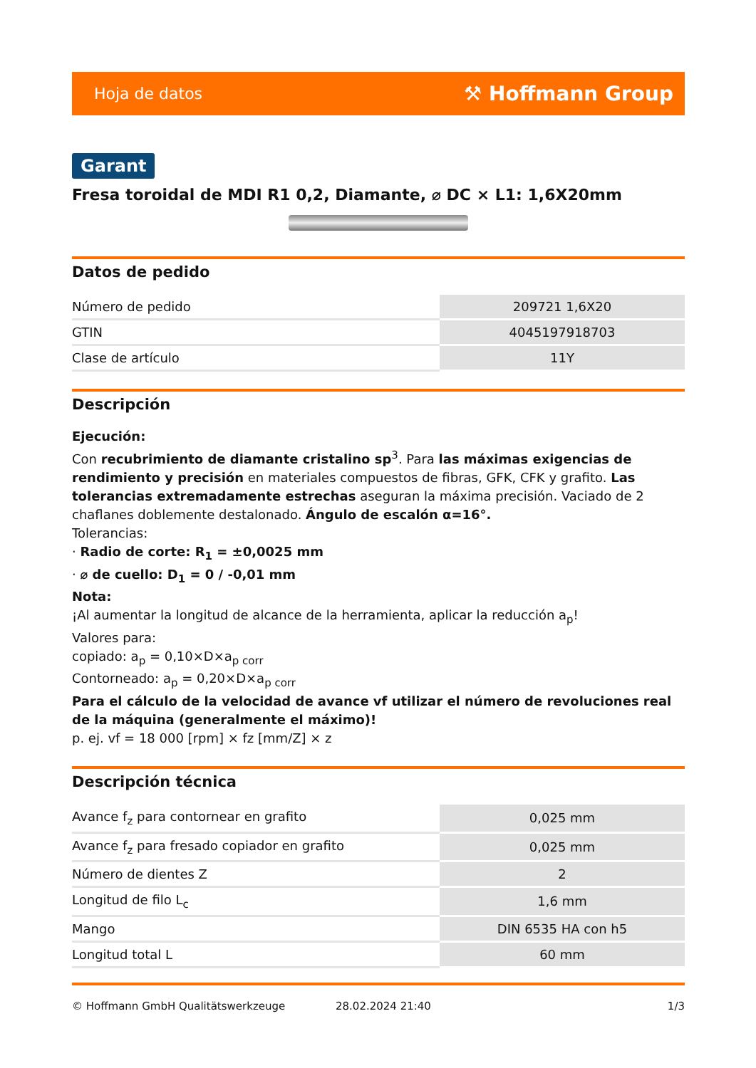Hoja de datos ⚒ Hoffmann Group
Garant
Fresa toroidal de MDI R1 0,2, Diamante, ⌀ DC × L1: 1,6X20mm
Datos de pedido
| Número de pedido | 209721 1,6X20 |
| GTIN | 4045197918703 |
| Clase de artículo | 11Y |
Descripción
Ejecución:
Con recubrimiento de diamante cristalino sp<sup>3</sup>. Para las máximas exigencias de rendimiento y precisión en materiales compuestos de fibras, GFK, CFK y grafito. Las tolerancias extremadamente estrechas aseguran la máxima precisión. Vaciado de 2 chaflanes doblemente destalonado. Ángulo de escalón α=16°.
Tolerancias:
· Radio de corte: R<sub>1</sub> = ±0,0025 mm
· ⌀ de cuello: D<sub>1</sub> = 0 / -0,01 mm
Nota:
¡Al aumentar la longitud de alcance de la herramienta, aplicar la reducción a<sub>p</sub>!
Valores para:
copiado: a<sub>p</sub> = 0,10×D×a<sub>p corr</sub>
Contorneado: a<sub>p</sub> = 0,20×D×a<sub>p corr</sub>
Para el cálculo de la velocidad de avance vf utilizar el número de revoluciones real de la máquina (generalmente el máximo)!
p. ej. vf = 18 000 [rpm] × fz [mm/Z] × z
Descripción técnica
| Avance f<sub>z</sub> para contornear en grafito | 0,025 mm |
| Avance f<sub>z</sub> para fresado copiador en grafito | 0,025 mm |
| Número de dientes Z | 2 |
| Longitud de filo L<sub>c</sub> | 1,6 mm |
| Mango | DIN 6535 HA con h5 |
| Longitud total L | 60 mm |
© Hoffmann GmbH Qualitätswerkzeuge 28.02.2024 21:40 1/3